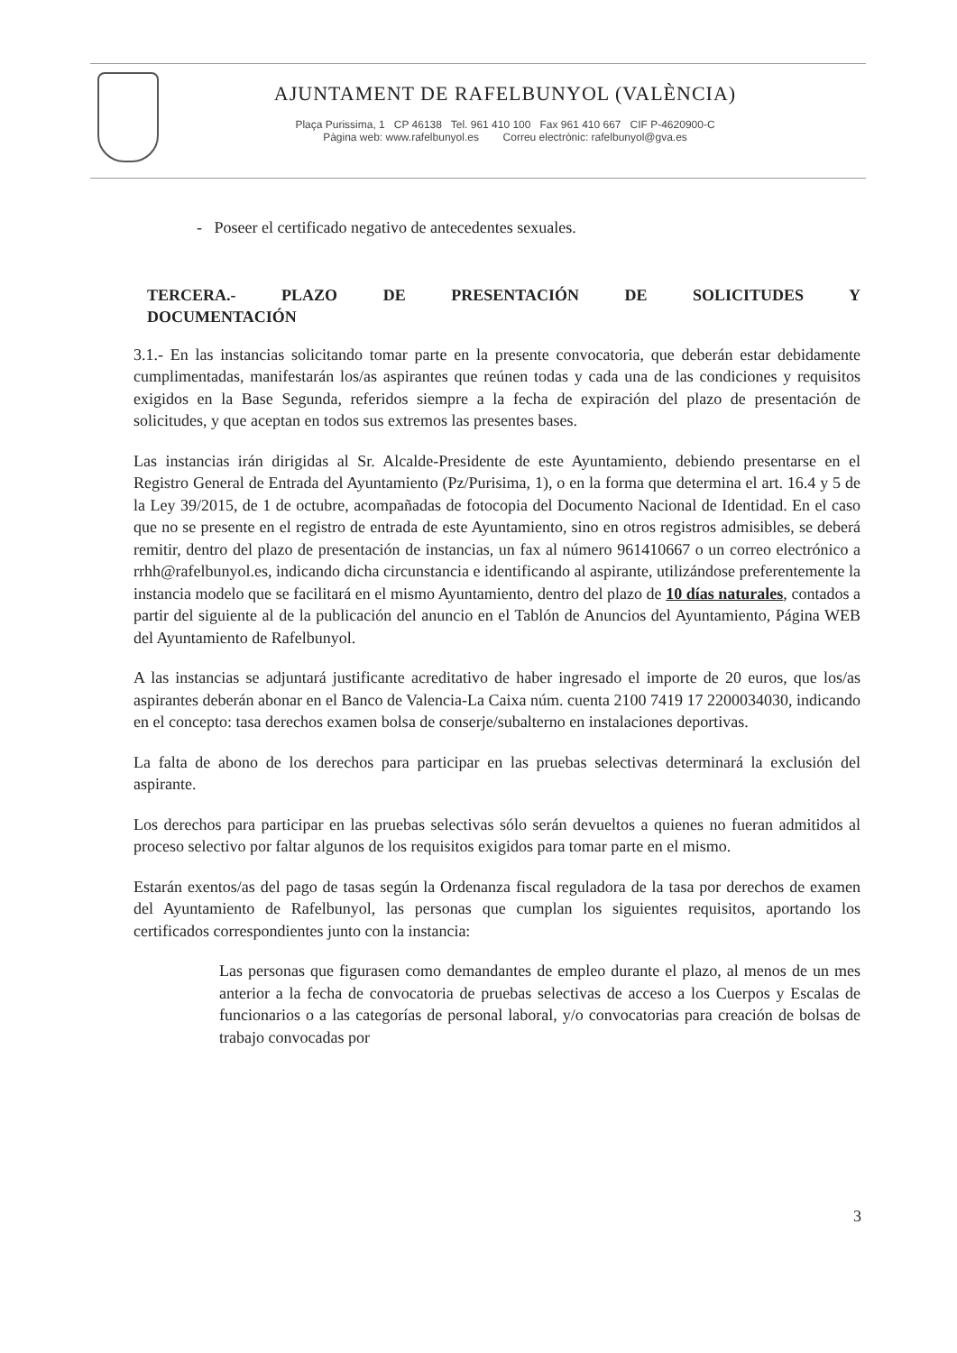AJUNTAMENT DE RAFELBUNYOL (VALÈNCIA)
Plaça Purissima, 1 CP 46138 Tel. 961 410 100 Fax 961 410 667 CIF P-4620900-C
Pàgina web: www.rafelbunyol.es Correu electrònic: rafelbunyol@gva.es
- Poseer el certificado negativo de antecedentes sexuales.
TERCERA.- PLAZO DE PRESENTACIÓN DE SOLICITUDES Y
DOCUMENTACIÓN
3.1.- En las instancias solicitando tomar parte en la presente convocatoria, que deberán estar debidamente cumplimentadas, manifestarán los/as aspirantes que reúnen todas y cada una de las condiciones y requisitos exigidos en la Base Segunda, referidos siempre a la fecha de expiración del plazo de presentación de solicitudes, y que aceptan en todos sus extremos las presentes bases.
Las instancias irán dirigidas al Sr. Alcalde-Presidente de este Ayuntamiento, debiendo presentarse en el Registro General de Entrada del Ayuntamiento (Pz/Purisima, 1), o en la forma que determina el art. 16.4 y 5 de la Ley 39/2015, de 1 de octubre, acompañadas de fotocopia del Documento Nacional de Identidad. En el caso que no se presente en el registro de entrada de este Ayuntamiento, sino en otros registros admisibles, se deberá remitir, dentro del plazo de presentación de instancias, un fax al número 961410667 o un correo electrónico a rrhh@rafelbunyol.es, indicando dicha circunstancia e identificando al aspirante, utilizándose preferentemente la instancia modelo que se facilitará en el mismo Ayuntamiento, dentro del plazo de 10 días naturales, contados a partir del siguiente al de la publicación del anuncio en el Tablón de Anuncios del Ayuntamiento, Página WEB del Ayuntamiento de Rafelbunyol.
A las instancias se adjuntará justificante acreditativo de haber ingresado el importe de 20 euros, que los/as aspirantes deberán abonar en el Banco de Valencia-La Caixa núm. cuenta 2100 7419 17 2200034030, indicando en el concepto: tasa derechos examen bolsa de conserje/subalterno en instalaciones deportivas.
La falta de abono de los derechos para participar en las pruebas selectivas determinará la exclusión del aspirante.
Los derechos para participar en las pruebas selectivas sólo serán devueltos a quienes no fueran admitidos al proceso selectivo por faltar algunos de los requisitos exigidos para tomar parte en el mismo.
Estarán exentos/as del pago de tasas según la Ordenanza fiscal reguladora de la tasa por derechos de examen del Ayuntamiento de Rafelbunyol, las personas que cumplan los siguientes requisitos, aportando los certificados correspondientes junto con la instancia:
Las personas que figurasen como demandantes de empleo durante el plazo, al menos de un mes anterior a la fecha de convocatoria de pruebas selectivas de acceso a los Cuerpos y Escalas de funcionarios o a las categorías de personal laboral, y/o convocatorias para creación de bolsas de trabajo convocadas por
3